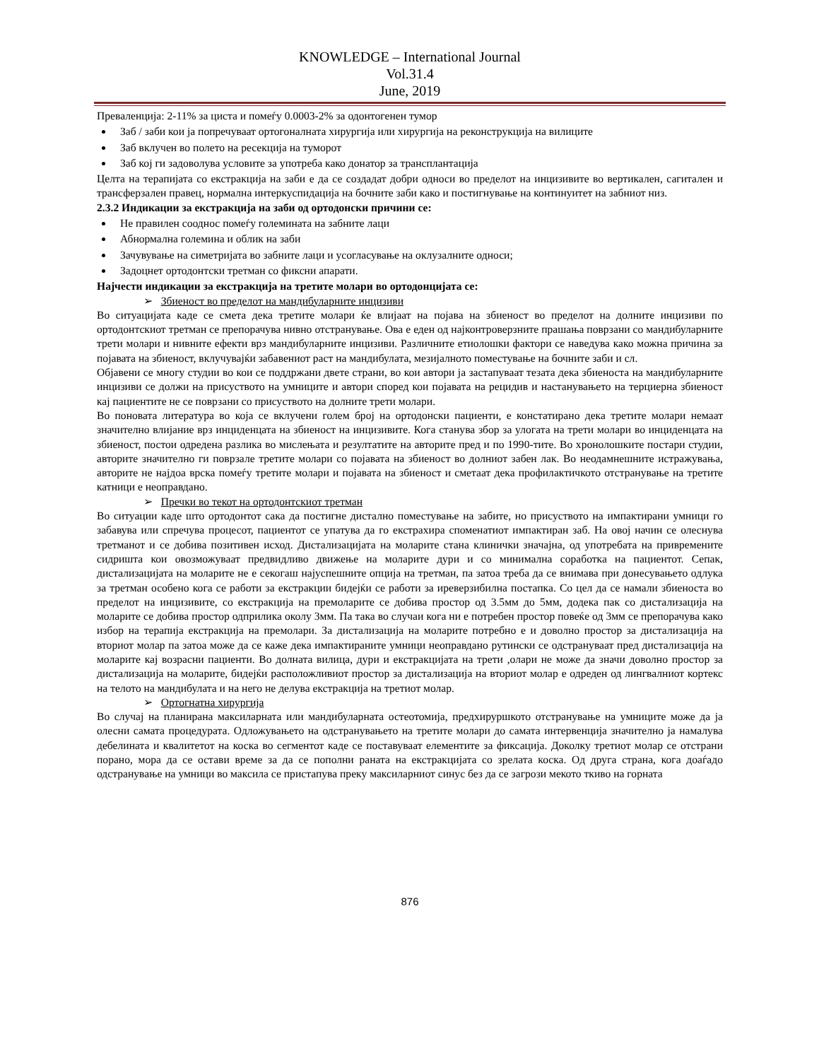KNOWLEDGE – International Journal
Vol.31.4
June, 2019
Преваленција: 2-11% за циста и помеѓу 0.0003-2% за одонтогенен тумор
Заб / заби кои ја попречуваат ортогоналната хирургија или хирургија на реконструкција на вилиците
Заб вклучен во полето на ресекција на туморот
Заб кој ги задоволува условите за употреба како донатор за трансплантација
Целта на терапијата со екстракција на заби е да се создадат добри односи во пределот на инцизивите во вертикален, сагитален и трансферзален правец, нормална интеркуспидација на бочните заби како и постигнување на континуитет на забниот низ.
2.3.2 Индикации за екстракција на заби од ортодонски причини се:
Не правилен сооднос помеѓу големината на забните лаци
Абнормална големина и облик на заби
Зачувување на симетријата во забните лаци и усогласување на оклузалните односи;
Задоцнет ортодонтски третман со фиксни апарати.
Најчести индикации за екстракција на третите молари во ортодонцијата се:
➢ Збиеност во пределот на мандибуларните инцизиви
Во ситуацијата каде се смета дека третите молари ќе влијаат на појава на збиеност во пределот на долните инцизиви по ортодонтскиот третман се препорачува нивно отстранување. Ова е еден од најконтроверзните прашања поврзани со мандибуларните трети молари и нивните ефекти врз мандибуларните инцизиви. Различните етиолошки фактори се наведува како можна причина за појавата на збиеност, вклучувајќи забавениот раст на мандибулата, мезијалното поместување на бочните заби и сл.
Објавени се многу студии во кои се поддржани двете страни, во кои автори ја застапуваат тезата дека збиеноста на мандибуларните инцизиви се должи на присуството на умниците и автори според кои појавата на рецидив и настанувањето на терциерна збиеност кај пациентите не се поврзани со присуството на долните трети молари.
Во поновата литература во која се вклучени голем број на ортодонски пациенти, е констатирано дека третите молари немаат значително влијание врз инциденцата на збиеност на инцизивите. Кога станува збор за улогата на трети молари во инциденцата на збиеност, постои одредена разлика во мислењата и резултатите на авторите пред и по 1990-тите. Во хронолошките постари студии, авторите значително ги поврзале третите молари со појавата на збиеност во долниот забен лак. Во неодамнешните истражувања, авторите не најдоа врска помеѓу третите молари и појавата на збиеност и сметаат дека профилактичкото отстранување на третите катници е неоправдано.
➢ Пречки во текот на ортодонтскиот третман
Во ситуации каде што ортодонтот сака да постигне дистално поместување на забите, но присуството на импактирани умници го забавува или спречува процесот, пациентот се упатува да го екстрахира споменатиот импактиран заб. На овој начин се олеснува третманот и се добива позитивен исход. Дистализацијата на моларите стана клинички значајна, од употребата на привремените сидришта кои овозможуваат предвидливо движење на моларите дури и со минимална соработка на пациентот. Сепак, дистализацијата на моларите не е секогаш најуспешните опција на третман, па затоа треба да се внимава при донесувањето одлука за третман особено кога се работи за екстракции бидејќи се работи за иреверзибилна постапка. Со цел да се намали збиеноста во пределот на инцизивите, со екстракција на премоларите се добива простор од 3.5мм до 5мм, додека пак со дистализација на моларите се добива простор одприлика околу 3мм. Па така во случаи кога ни е потребен простор повеќе од 3мм се препорачува како избор на терапија екстракција на премолари. За дистализација на моларите потребно е и доволно простор за дистализација на вториот молар па затоа може да се каже дека импактираните умници неоправдано рутински се одстрануваат пред дистализација на моларите кај возрасни пациенти. Во долната вилица, дури и екстракцијата на трети ,олари не може да значи доволно простор за дистализација на моларите, бидејќи расположливиот простор за дистализација на вториот молар е одреден од лингвалниот кортекс на телото на мандибулата и на него не делува екстракција на третиот молар.
➢ Ортогнатна хирургија
Во случај на планирана максиларната или мандибуларната остеотомија, предхируршкото отстранување на умниците може да ја олесни самата процедурата. Одложувањето на одстранувањето на третите молари до самата интервенција значително ја намалува дебелината и квалитетот на коска во сегментот каде се поставуваат елементите за фиксација. Доколку третиот молар се отстрани порано, мора да се остави време за да се пополни раната на екстракцијата со зрелата коска. Од друга страна, кога доаѓадо одстранување на умници во максила се пристапува преку максиларниот синус без да се загрози мекото ткиво на горната
876